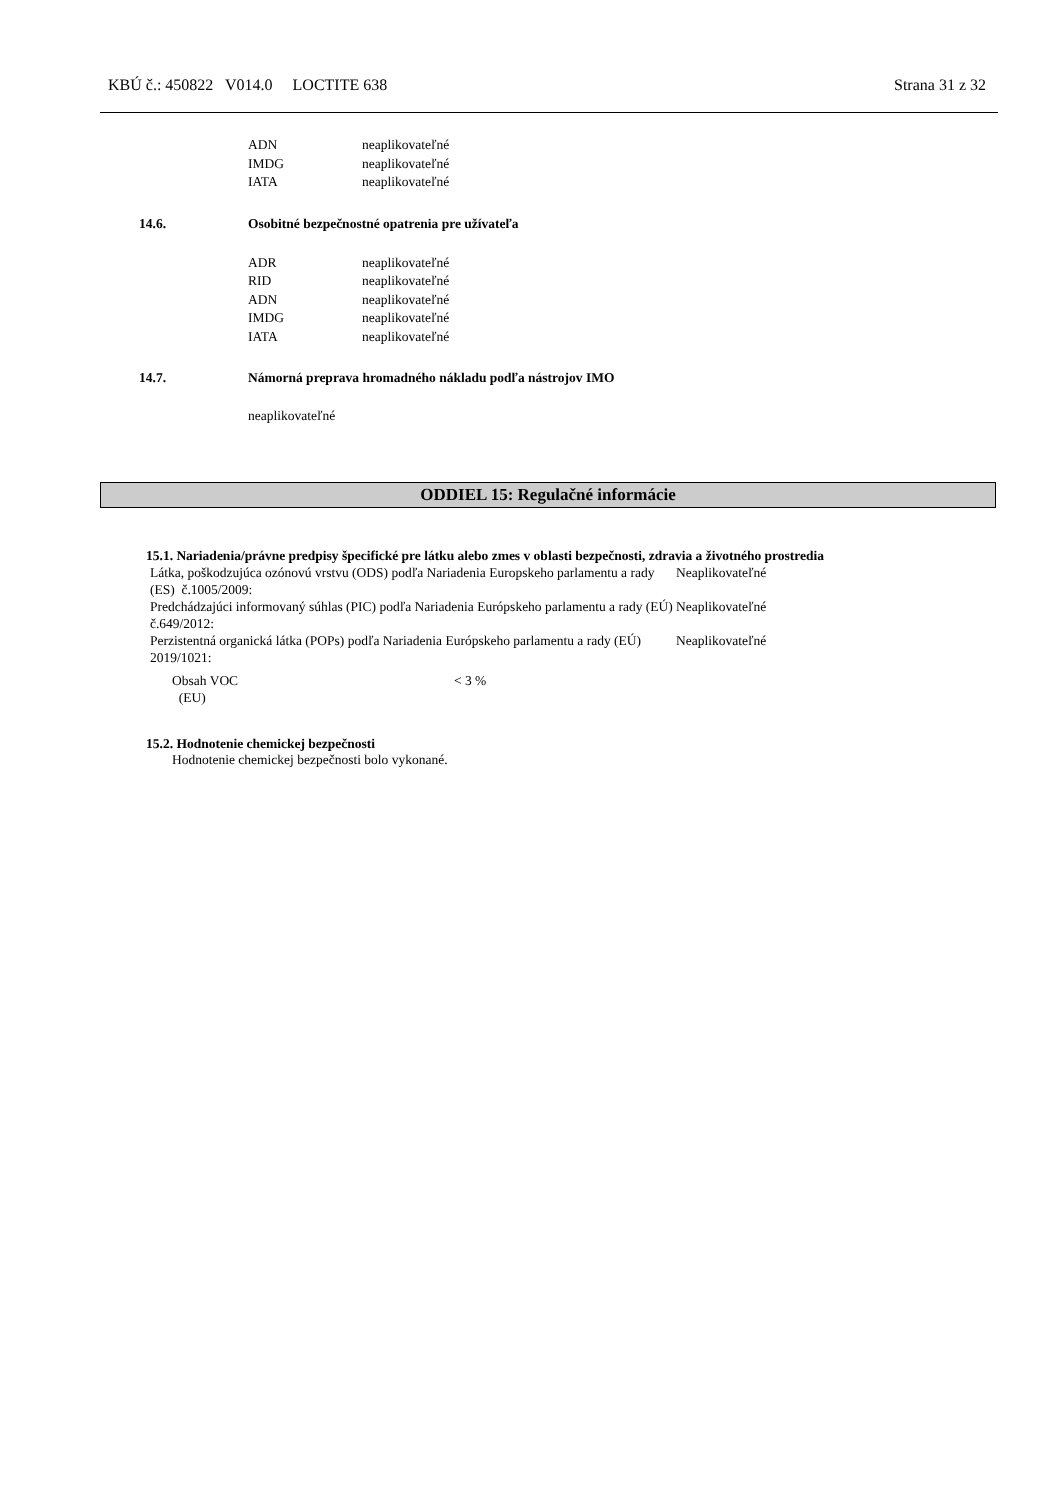KBÚ č.: 450822 V014.0 LOCTITE 638 Strana 31 z 32
| ADN | neaplikovateľné |
| IMDG | neaplikovateľné |
| IATA | neaplikovateľné |
14.6. Osobitné bezpečnostné opatrenia pre užívateľa
| ADR | neaplikovateľné |
| RID | neaplikovateľné |
| ADN | neaplikovateľné |
| IMDG | neaplikovateľné |
| IATA | neaplikovateľné |
14.7. Námorná preprava hromadného nákladu podľa nástrojov IMO
neaplikovateľné
ODDIEL 15: Regulačné informácie
15.1. Nariadenia/právne predpisy špecifické pre látku alebo zmes v oblasti bezpečnosti, zdravia a životného prostredia
| Látka, poškodzujúca ozónovú vrstvu (ODS) podľa Nariadenia Europskeho parlamentu a rady (ES) č.1005/2009: | Neaplikovateľné |
| Predchádzajúci informovaný súhlas (PIC) podľa Nariadenia Európskeho parlamentu a rady (EÚ) č.649/2012: | Neaplikovateľné |
| Perzistentná organická látka (POPs) podľa Nariadenia Európskeho parlamentu a rady (EÚ) 2019/1021: | Neaplikovateľné |
| Obsah VOC (EU) | < 3 % |
15.2. Hodnotenie chemickej bezpečnosti
Hodnotenie chemickej bezpečnosti bolo vykonané.